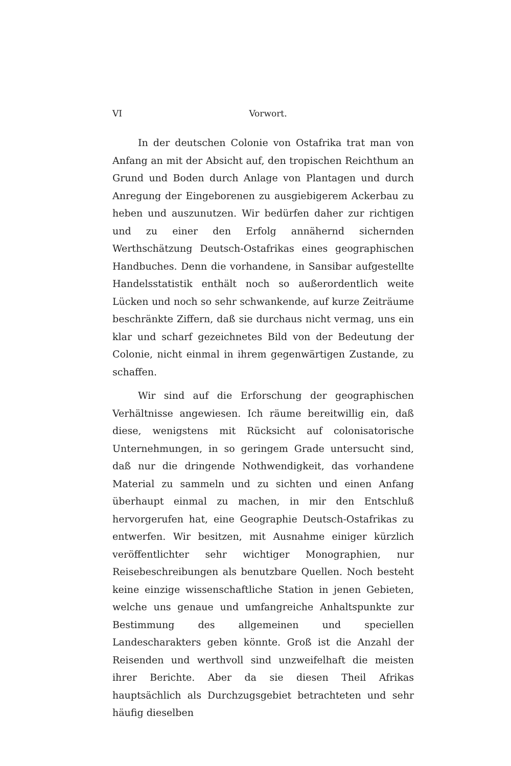VI Vorwort.
In der deutschen Colonie von Ostafrika trat man von Anfang an mit der Absicht auf, den tropischen Reichthum an Grund und Boden durch Anlage von Plantagen und durch Anregung der Eingeborenen zu ausgiebigerem Ackerbau zu heben und auszunutzen. Wir bedürfen daher zur richtigen und zu einer den Erfolg annähernd sichernden Werthschätzung Deutsch-Ostafrikas eines geographischen Handbuches. Denn die vorhandene, in Sansibar aufgestellte Handelsstatistik enthält noch so außerordentlich weite Lücken und noch so sehr schwankende, auf kurze Zeiträume beschränkte Ziffern, daß sie durchaus nicht vermag, uns ein klar und scharf gezeichnetes Bild von der Bedeutung der Colonie, nicht einmal in ihrem gegenwärtigen Zustande, zu schaffen.
Wir sind auf die Erforschung der geographischen Verhältnisse angewiesen. Ich räume bereitwillig ein, daß diese, wenigstens mit Rücksicht auf colonisatorische Unternehmungen, in so geringem Grade untersucht sind, daß nur die dringende Nothwendigkeit, das vorhandene Material zu sammeln und zu sichten und einen Anfang überhaupt einmal zu machen, in mir den Entschluß hervorgerufen hat, eine Geographie Deutsch-Ostafrikas zu entwerfen. Wir besitzen, mit Ausnahme einiger kürzlich veröffentlichter sehr wichtiger Monographien, nur Reisebeschreibungen als benutzbare Quellen. Noch besteht keine einzige wissenschaftliche Station in jenen Gebieten, welche uns genaue und umfangreiche Anhaltspunkte zur Bestimmung des allgemeinen und speciellen Landescharakters geben könnte. Groß ist die Anzahl der Reisenden und werthvoll sind unzweifelhaft die meisten ihrer Berichte. Aber da sie diesen Theil Afrikas hauptsächlich als Durchzugsgebiet betrachteten und sehr häufig dieselben